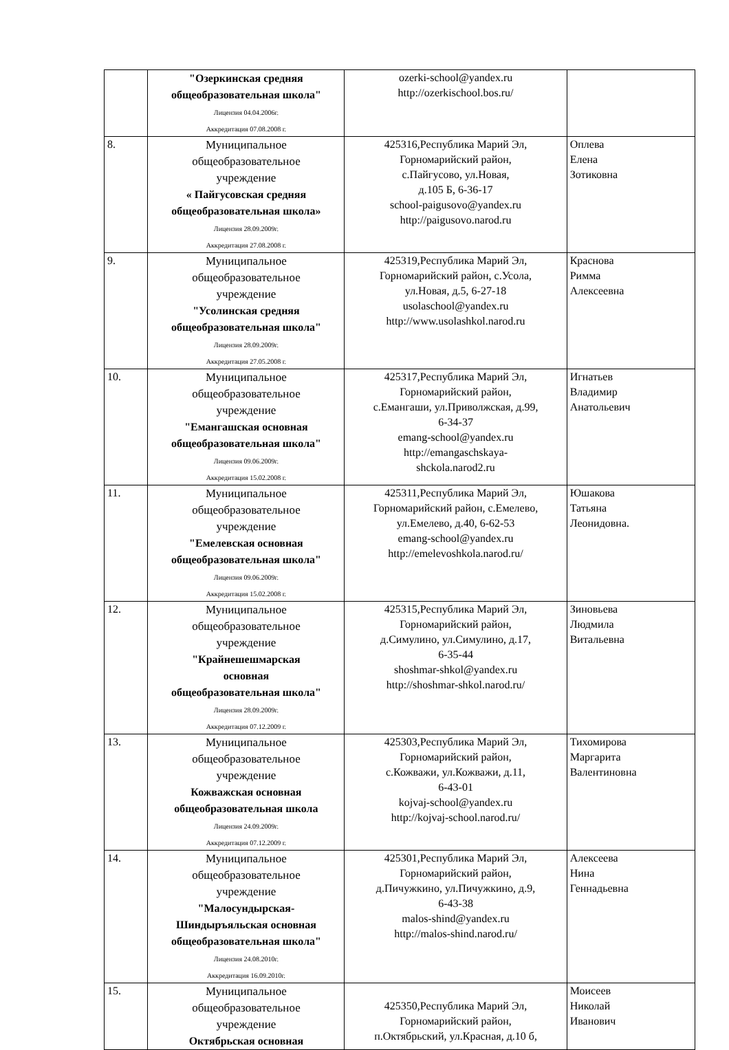| | "Озеркинская средняя общеобразовательная школа" Лицензия 04.04.2006г. Аккредитация 07.08.2008 г. | ozerki-school@yandex.ru http://ozerkischool.bos.ru/ | |
| 8. | Муниципальное общеобразовательное учреждение « Пайгусовская средняя общеобразовательная школа» Лицензия 28.09.2009г. Аккредитация 27.08.2008 г. | 425316,Республика Марий Эл, Горномарийский район, с.Пайгусово, ул.Новая, д.105 Б, 6-36-17 school-paigusovo@yandex.ru http://paigusovo.narod.ru | Оплева Елена Зотиковна |
| 9. | Муниципальное общеобразовательное учреждение "Усолинская средняя общеобразовательная школа" Лицензия 28.09.2009г. Аккредитация 27.05.2008 г. | 425319,Республика Марий Эл, Горномарийский район, с.Усола, ул.Новая, д.5, 6-27-18 usolaschool@yandex.ru http://www.usolashkol.narod.ru | Краснова Римма Алексеевна |
| 10. | Муниципальное общеобразовательное учреждение "Емангашская основная общеобразовательная школа" Лицензия 09.06.2009г. Аккредитация 15.02.2008 г. | 425317,Республика Марий Эл, Горномарийский район, с.Емангаши, ул.Приволжская, д.99, 6-34-37 emang-school@yandex.ru http://emangaschskaya- shckola.narod2.ru | Игнатьев Владимир Анатольевич |
| 11. | Муниципальное общеобразовательное учреждение "Емелевская основная общеобразовательная школа" Лицензия 09.06.2009г. Аккредитация 15.02.2008 г. | 425311,Республика Марий Эл, Горномарийский район, с.Емелево, ул.Емелево, д.40, 6-62-53 emang-school@yandex.ru http://emelevoshkola.narod.ru/ | Юшакова Татьяна Леонидовна. |
| 12. | Муниципальное общеобразовательное учреждение "Крайнешешмарская основная общеобразовательная школа" Лицензия 28.09.2009г. Аккредитация 07.12.2009 г. | 425315,Республика Марий Эл, Горномарийский район, д.Симулино, ул.Симулино, д.17, 6-35-44 shoshmar-shkol@yandex.ru http://shoshmar-shkol.narod.ru/ | Зиновьева Людмила Витальевна |
| 13. | Муниципальное общеобразовательное учреждение Кожважская основная общеобразовательная школа Лицензия 24.09.2009г. Аккредитация 07.12.2009 г. | 425303,Республика Марий Эл, Горномарийский район, с.Кожважи, ул.Кожважи, д.11, 6-43-01 kojvaj-school@yandex.ru http://kojvaj-school.narod.ru/ | Тихомирова Маргарита Валентиновна |
| 14. | Муниципальное общеобразовательное учреждение "Малосундырская- Шиндыръяльская основная общеобразовательная школа" Лицензия 24.08.2010г. Аккредитация 16.09.2010г. | 425301,Республика Марий Эл, Горномарийский район, д.Пичужкино, ул.Пичужкино, д.9, 6-43-38 malos-shind@yandex.ru http://malos-shind.narod.ru/ | Алексеева Нина Геннадьевна |
| 15. | Муниципальное общеобразовательное учреждение Октябрьская основная | 425350,Республика Марий Эл, Горномарийский район, п.Октябрьский, ул.Красная, д.10 б, | Моисеев Николай Иванович |